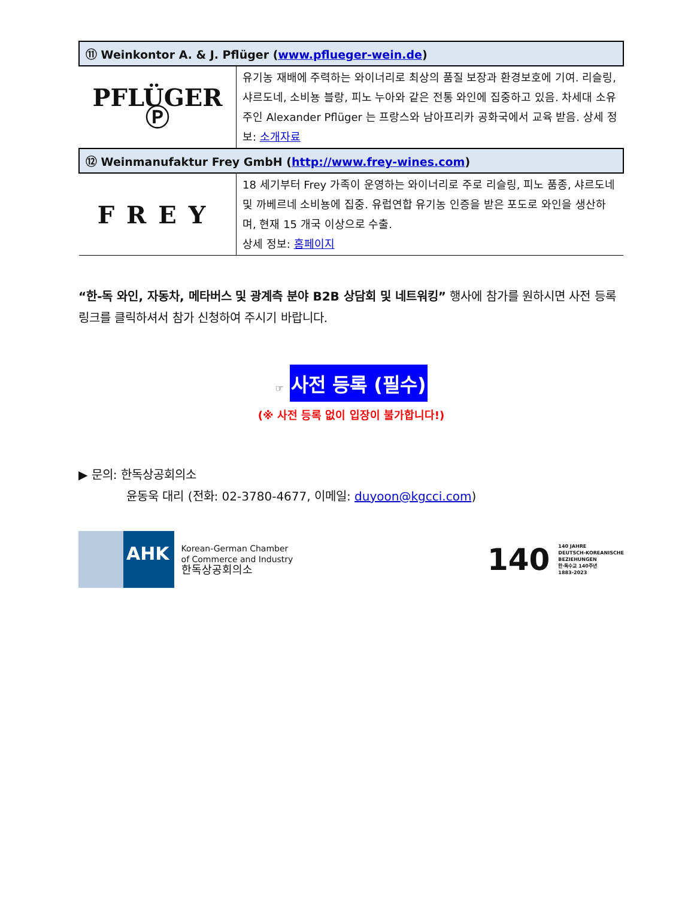| ⑪ Weinkontor A. & J. Pflüger ( www.pflueger-wein.de ) | |
| --- | --- |
| PFLÜGER Ⓟ | 유기농 재배에 주력하는 와이너리로 최상의 품질 보장과 환경보호에 기여. 리슬링, 샤르도네, 소비뇽 블랑, 피노 누아와 같은 전통 와인에 집중하고 있음. 차세대 소유주인 Alexander Pflüger 는 프랑스와 남아프리카 공화국에서 교육 받음. 상세 정보: 소개자료 |
| ⑫ Weinmanufaktur Frey GmbH ( http://www.frey-wines.com ) | |
| FREY | 18 세기부터 Frey 가족이 운영하는 와이너리로 주로 리슬링, 피노 품종, 샤르도네 및 까베르네 소비뇽에 집중. 유럽연합 유기농 인증을 받은 포도로 와인을 생산하며, 현재 15 개국 이상으로 수출. 상세 정보: 홈페이지 |
“한-독 와인, 자동차, 메타버스 및 광계측 분야 B2B 상담회 및 네트워킹” 행사에 참가를 원하시면 사전 등록 링크를 클릭하셔서 참가 신청하여 주시기 바랍니다.
☞ 사전 등록 (필수)
(※ 사전 등록 없이 입장이 불가합니다!)
▶ 문의: 한독상공회의소
윤동욱 대리 (전화: 02-3780-4677, 이메일: duyoon@kgcci.com)
AHK Korean-German Chamber
of Commerce and Industry
한독상공회의소
140 140 JAHRE
DEUTSCH-KOREANISCHE
BEZIEHUNGEN
한·독수교 140주년
1883-2023